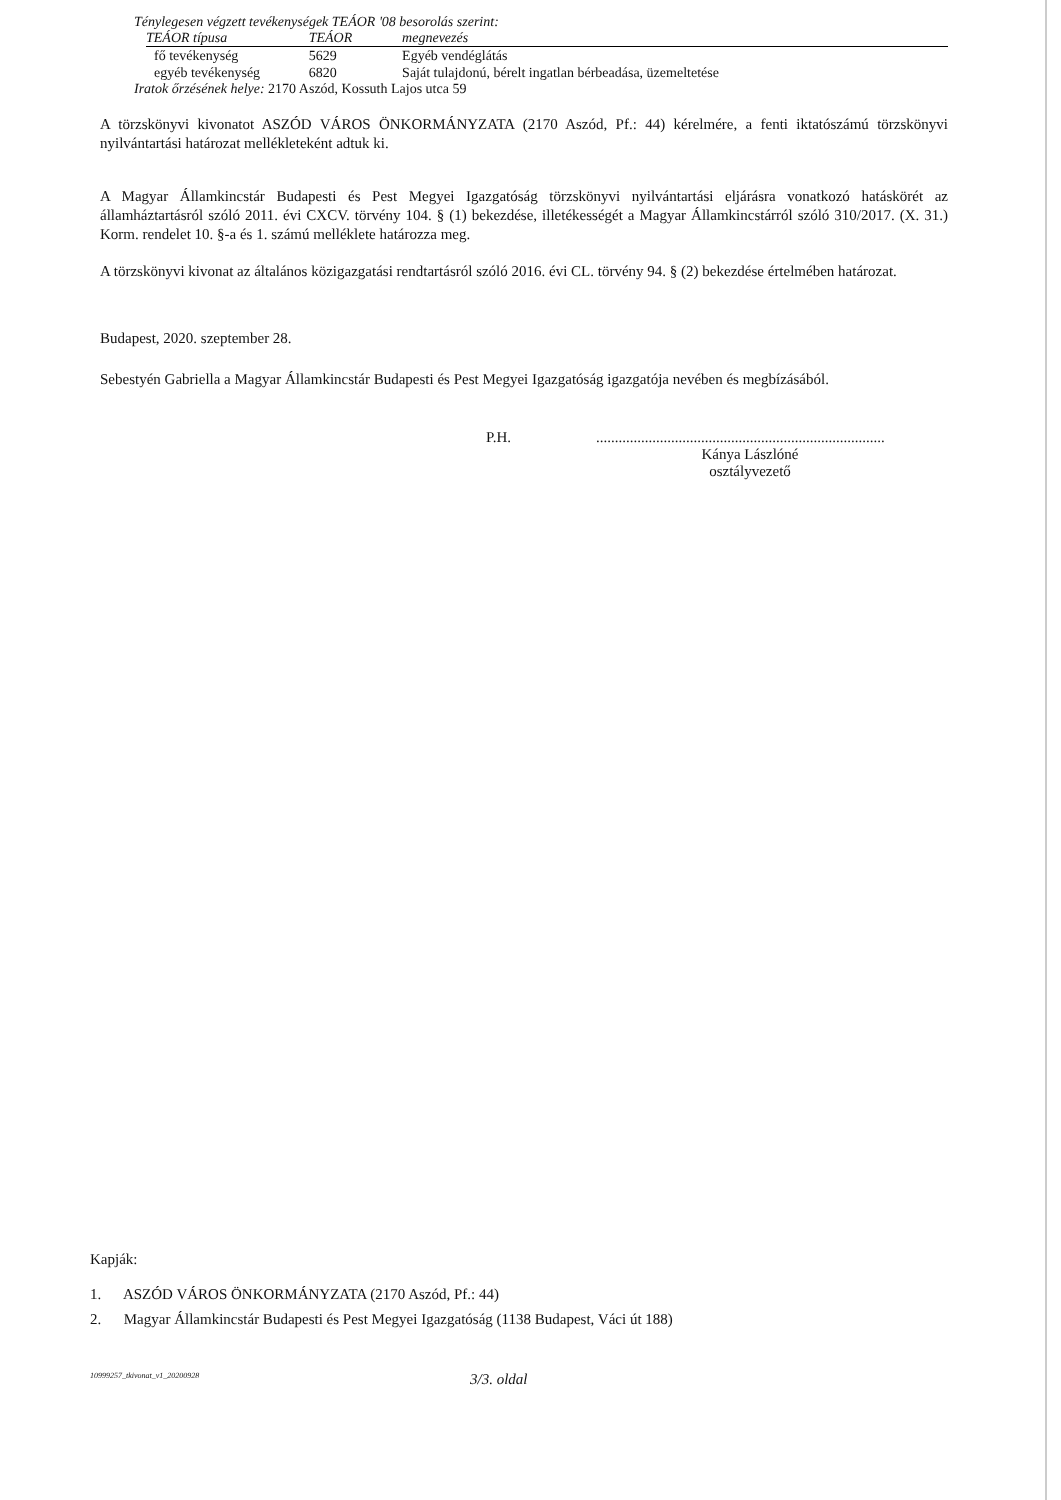Ténylegesen végzett tevékenységek TEÁOR '08 besorolás szerint:
| TEÁOR típusa | TEÁOR | megnevezés |
| --- | --- | --- |
| fő tevékenység | 5629 | Egyéb vendéglátás |
| egyéb tevékenység | 6820 | Saját tulajdonú, bérelt ingatlan bérbeadása, üzemeltetése |
Iratok őrzésének helye: 2170 Aszód, Kossuth Lajos utca 59
A törzskönyvi kivonatot ASZÓD VÁROS ÖNKORMÁNYZATA (2170 Aszód, Pf.: 44) kérelmére, a fenti iktatószámú törzskönyvi nyilvántartási határozat mellékleteként adtuk ki.
A Magyar Államkincstár Budapesti és Pest Megyei Igazgatóság törzskönyvi nyilvántartási eljárásra vonatkozó hatáskörét az államháztartásról szóló 2011. évi CXCV. törvény 104. § (1) bekezdése, illetékességét a Magyar Államkincstárról szóló 310/2017. (X. 31.) Korm. rendelet 10. §-a és 1. számú melléklete határozza meg.
A törzskönyvi kivonat az általános közigazgatási rendtartásról szóló 2016. évi CL. törvény 94. § (2) bekezdése értelmében határozat.
Budapest, 2020. szeptember 28.
Sebestyén Gabriella a Magyar Államkincstár Budapesti és Pest Megyei Igazgatóság igazgatója nevében és megbízásából.
P.H..............................................................................
Kánya Lászlóné
osztályvezető
Kapják:
1. ASZÓD VÁROS ÖNKORMÁNYZATA (2170 Aszód, Pf.: 44)
2. Magyar Államkincstár Budapesti és Pest Megyei Igazgatóság (1138 Budapest, Váci út 188)
10999257_tkivonat_v1_20200928 3/3. oldal